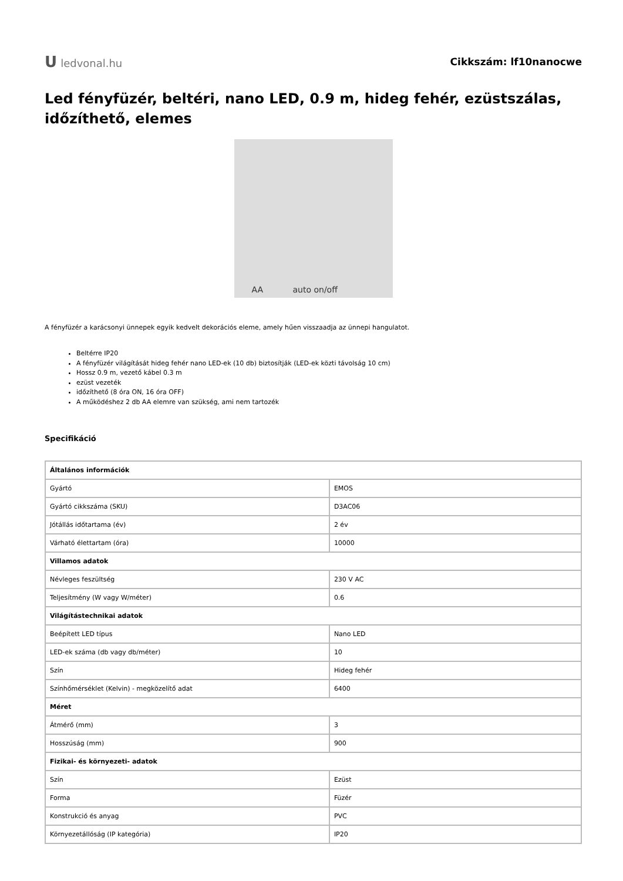Uledvonal.hu Cikkszám: lf10nanocwe
Led fényfüzér, beltéri, nano LED, 0.9 m, hideg fehér, ezüstszálas, időzíthető, elemes
AA auto on/off
A fényfüzér a karácsonyi ünnepek egyik kedvelt dekorációs eleme, amely hűen visszaadja az ünnepi hangulatot.
Beltérre IP20
A fényfüzér világítását hideg fehér nano LED-ek (10 db) biztosítják (LED-ek közti távolság 10 cm)
Hossz 0.9 m, vezető kábel 0.3 m
ezüst vezeték
időzíthető (8 óra ON, 16 óra OFF)
A működéshez 2 db AA elemre van szükség, ami nem tartozék
Specifikáció
| Általános információk | |
| Gyártó | EMOS |
| Gyártó cikkszáma (SKU) | D3AC06 |
| Jótállás időtartama (év) | 2 év |
| Várható élettartam (óra) | 10000 |
| Villamos adatok | |
| Névleges feszültség | 230 V AC |
| Teljesítmény (W vagy W/méter) | 0.6 |
| Világítástechnikai adatok | |
| Beépített LED típus | Nano LED |
| LED-ek száma (db vagy db/méter) | 10 |
| Szín | Hideg fehér |
| Színhőmérséklet (Kelvin) - megközelítő adat | 6400 |
| Méret | |
| Átmérő (mm) | 3 |
| Hosszúság (mm) | 900 |
| Fizikai- és környezeti- adatok | |
| Szín | Ezüst |
| Forma | Füzér |
| Konstrukció és anyag | PVC |
| Környezetállóság (IP kategória) | IP20 |